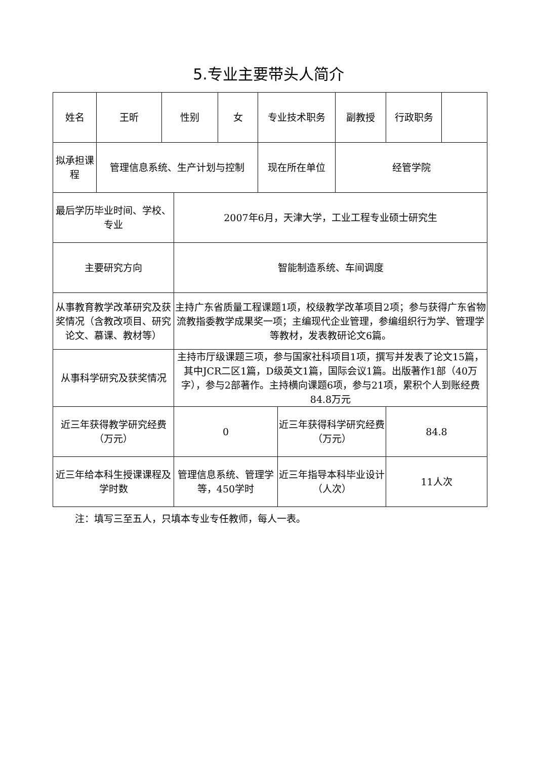5.专业主要带头人简介
| 姓名 | 王昕 | 性别 | | 女 | 专业技术职务 | | 副教授 | 行政职务 | |
| 拟承担课程 | 管理信息系统、生产计划与控制 | | | | 现在所在单位 | | 经管学院 | | |
| 最后学历毕业时间、学校、专业 | | | 2007年6月，天津大学，工业工程专业硕士研究生 | | | | | | |
| 主要研究方向 | | | 智能制造系统、车间调度 | | | | | | |
| 从事教育教学改革研究及获奖情况（含教改项目、研究论文、慕课、教材等） | | | 主持广东省质量工程课题1项，校级教学改革项目2项；参与获得广东省物流教指委教学成果奖一项；主编现代企业管理，参编组织行为学、管理学等教材，发表教研论文6篇。 | | | | | | |
| 从事科学研究及获奖情况 | | | 主持市厅级课题三项，参与国家社科项目1项，撰写并发表了论文15篇，其中JCR二区1篇，D级英文1篇，国际会议1篇。出版著作1部（40万字），参与2部著作。主持横向课题6项，参与21项，累积个人到账经费84.8万元 | | | | | | |
| 近三年获得教学研究经费（万元） | | | 0 | | | 近三年获得科学研究经费（万元） | | 84.8 | |
| 近三年给本科生授课课程及学时数 | | | 管理信息系统、管理学等，450学时 | | | 近三年指导本科毕业设计（人次） | | 11人次 | |
注：填写三至五人，只填本专业专任教师，每人一表。